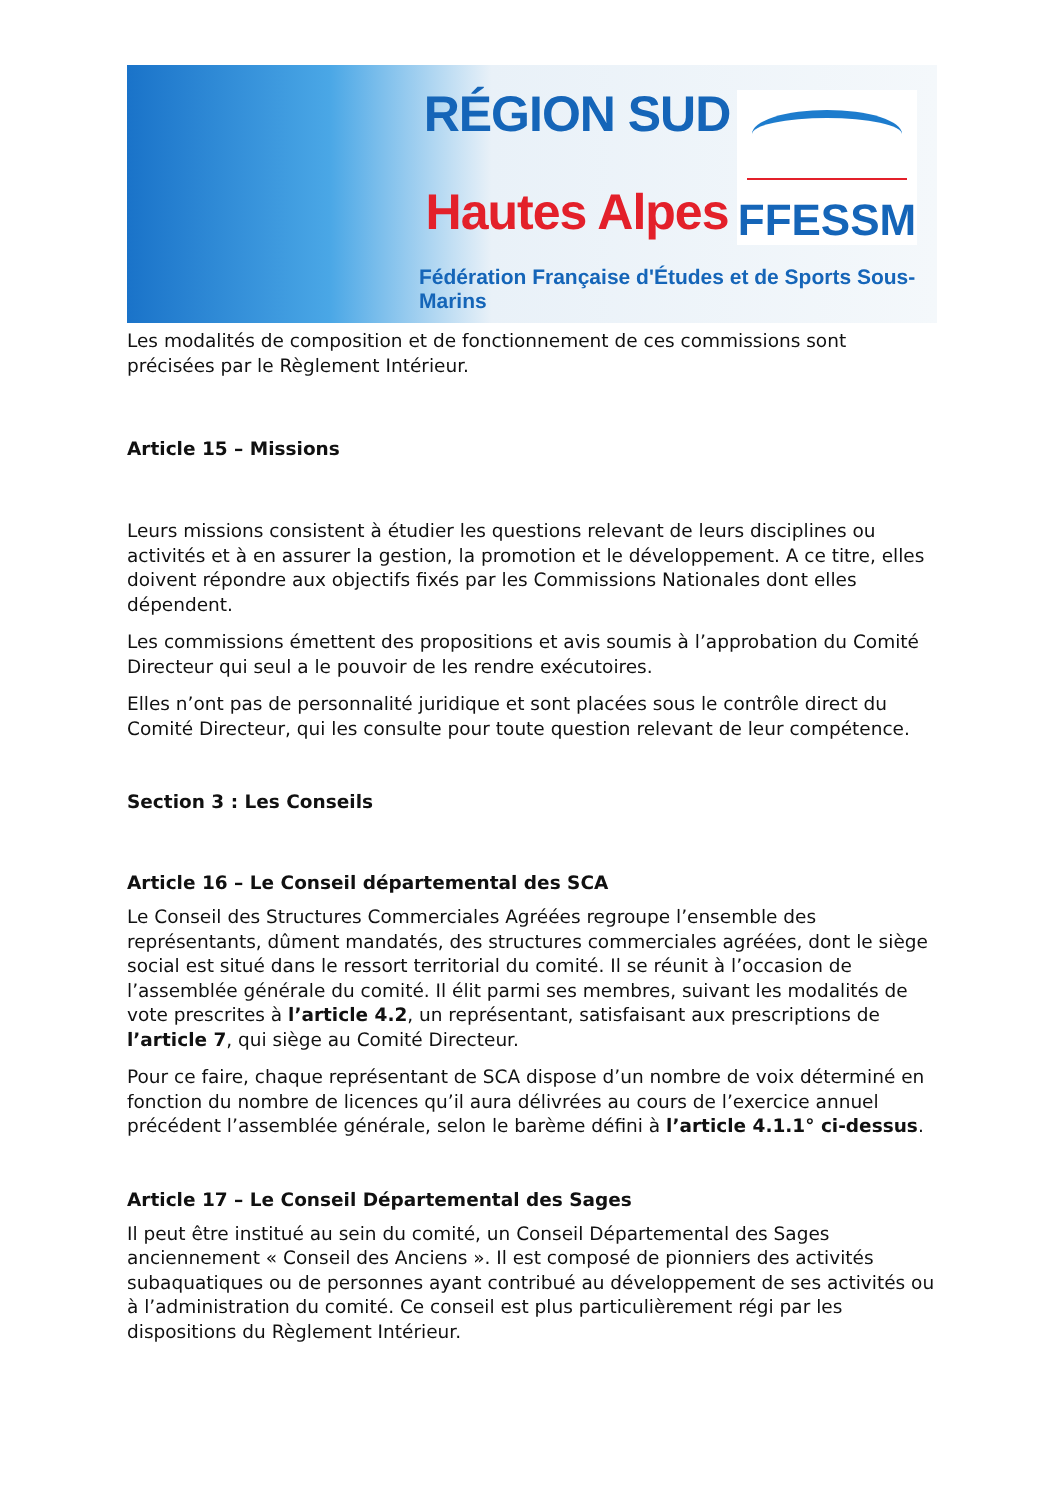RÉGION SUD
Hautes Alpes
FFESSM
Fédération Française d'Études et de Sports Sous-Marins
Les modalités de composition et de fonctionnement de ces commissions sont précisées par le Règlement Intérieur.
Article 15 – Missions
Leurs missions consistent à étudier les questions relevant de leurs disciplines ou activités et à en assurer la gestion, la promotion et le développement. A ce titre, elles doivent répondre aux objectifs fixés par les Commissions Nationales dont elles dépendent.
Les commissions émettent des propositions et avis soumis à l’approbation du Comité Directeur qui seul a le pouvoir de les rendre exécutoires.
Elles n’ont pas de personnalité juridique et sont placées sous le contrôle direct du Comité Directeur, qui les consulte pour toute question relevant de leur compétence.
Section 3 : Les Conseils
Article 16 – Le Conseil départemental des SCA
Le Conseil des Structures Commerciales Agréées regroupe l’ensemble des représentants, dûment mandatés, des structures commerciales agréées, dont le siège social est situé dans le ressort territorial du comité. Il se réunit à l’occasion de l’assemblée générale du comité. Il élit parmi ses membres, suivant les modalités de vote prescrites à l’article 4.2, un représentant, satisfaisant aux prescriptions de l’article 7, qui siège au Comité Directeur.
Pour ce faire, chaque représentant de SCA dispose d’un nombre de voix déterminé en fonction du nombre de licences qu’il aura délivrées au cours de l’exercice annuel précédent l’assemblée générale, selon le barème défini à l’article 4.1.1° ci-dessus.
Article 17 – Le Conseil Départemental des Sages
Il peut être institué au sein du comité, un Conseil Départemental des Sages anciennement « Conseil des Anciens ». Il est composé de pionniers des activités subaquatiques ou de personnes ayant contribué au développement de ses activités ou à l’administration du comité. Ce conseil est plus particulièrement régi par les dispositions du Règlement Intérieur.